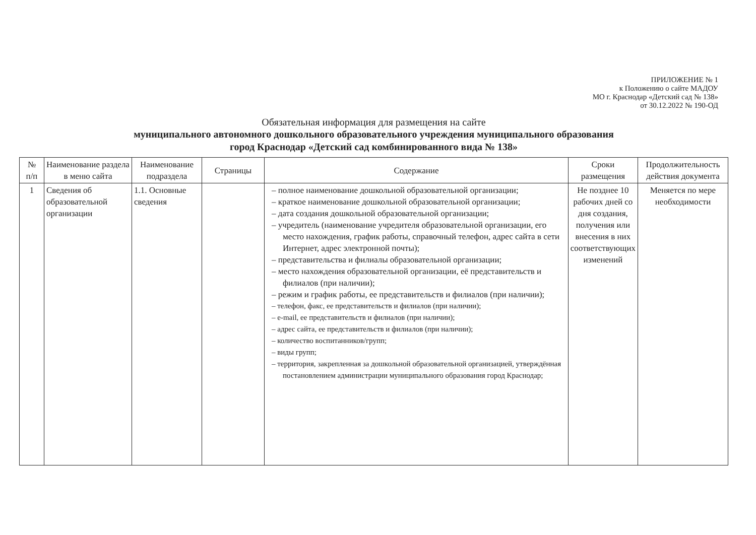ПРИЛОЖЕНИЕ № 1
к Положению о сайте МАДОУ
МО г. Краснодар «Детский сад № 138»
от 30.12.2022 № 190-ОД
Обязательная информация для размещения на сайте
муниципального автономного дошкольного образовательного учреждения муниципального образования
город Краснодар «Детский сад комбинированного вида № 138»
| № п/п | Наименование раздела в меню сайта | Наименование подраздела | Страницы | Содержание | Сроки размещения | Продолжительность действия документа |
| --- | --- | --- | --- | --- | --- | --- |
| 1 | Сведения об образовательной организации | 1.1. Основные сведения | | – полное наименование дошкольной образовательной организации; – краткое наименование дошкольной образовательной организации; – дата создания дошкольной образовательной организации; – учредитель (наименование учредителя образовательной организации, его место нахождения, график работы, справочный телефон, адрес сайта в сети Интернет, адрес электронной почты); – представительства и филиалы образовательной организации; – место нахождения образовательной организации, её представительств и филиалов (при наличии); – режим и график работы, ее представительств и филиалов (при наличии); – телефон, факс, ее представительств и филиалов (при наличии); – e-mail, ее представительств и филиалов (при наличии); – адрес сайта, ее представительств и филиалов (при наличии); – количество воспитанников/групп; – виды групп; – территория, закрепленная за дошкольной образовательной организацией, утверждённая постановлением администрации муниципального образования город Краснодар; | Не позднее 10 рабочих дней со дня создания, получения или внесения в них соответствующих изменений | Меняется по мере необходимости |